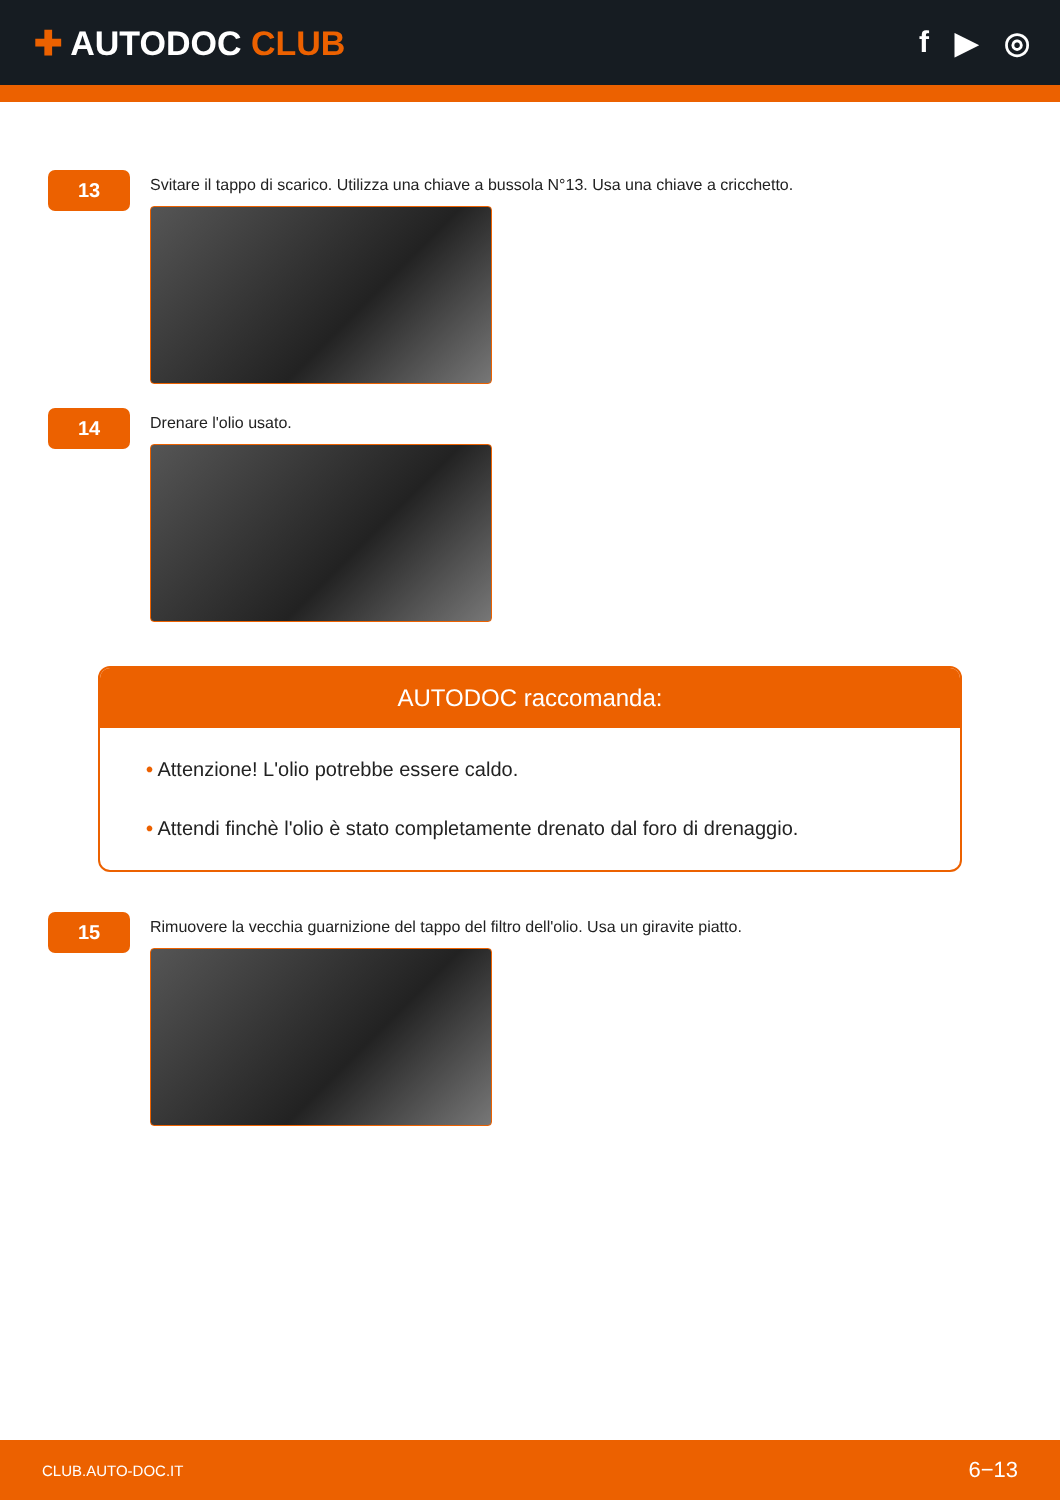✚ AUTODOC CLUB f ▶ ◎
13
Svitare il tappo di scarico. Utilizza una chiave a bussola N°13. Usa una chiave a cricchetto.
14
Drenare l'olio usato.
AUTODOC raccomanda:
• Attenzione! L'olio potrebbe essere caldo.
• Attendi finchè l'olio è stato completamente drenato dal foro di drenaggio.
15
Rimuovere la vecchia guarnizione del tappo del filtro dell'olio. Usa un giravite piatto.
CLUB.AUTO-DOC.IT 6−13